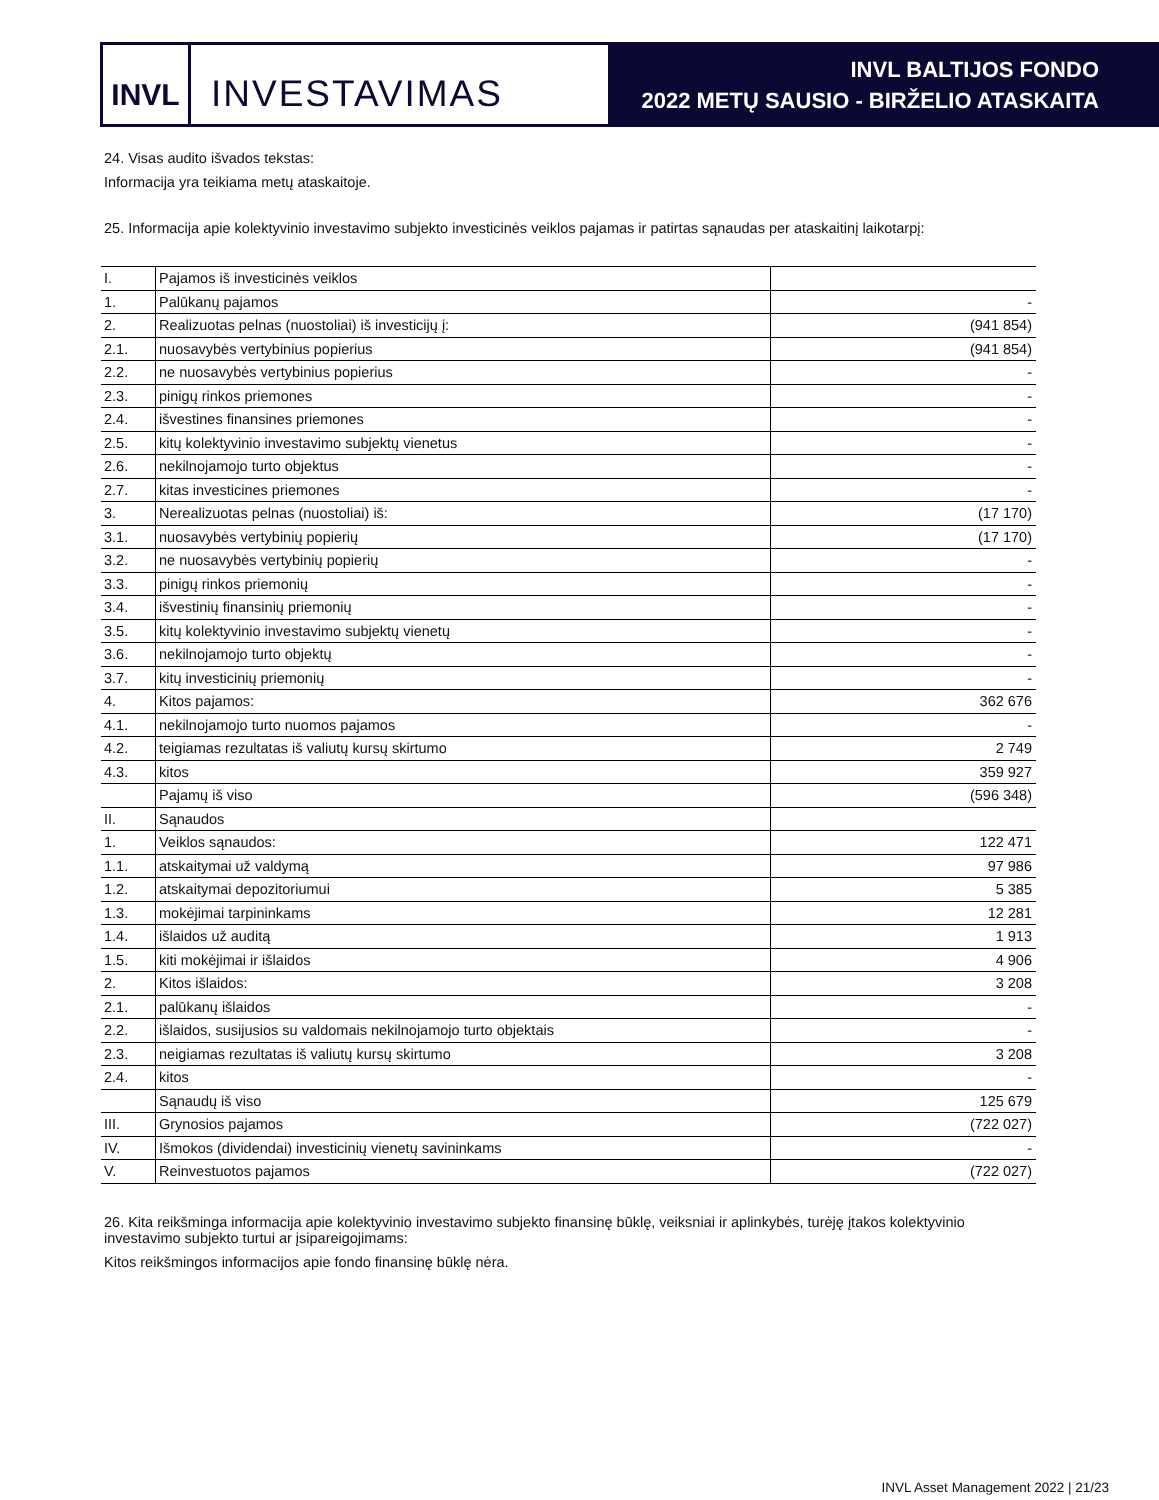INVL
INVESTAVIMAS
INVL BALTIJOS FONDO
2022 METŲ SAUSIO - BIRŽELIO ATASKAITA
24. Visas audito išvados tekstas:
Informacija yra teikiama metų ataskaitoje.
25. Informacija apie kolektyvinio investavimo subjekto investicinės veiklos pajamas ir patirtas sąnaudas per ataskaitinį laikotarpį:
| I. | Pajamos iš investicinės veiklos | |
| 1. | Palūkanų pajamos | - |
| 2. | Realizuotas pelnas (nuostoliai) iš investicijų į: | (941 854) |
| 2.1. | nuosavybės vertybinius popierius | (941 854) |
| 2.2. | ne nuosavybės vertybinius popierius | - |
| 2.3. | pinigų rinkos priemones | - |
| 2.4. | išvestines finansines priemones | - |
| 2.5. | kitų kolektyvinio investavimo subjektų vienetus | - |
| 2.6. | nekilnojamojo turto objektus | - |
| 2.7. | kitas investicines priemones | - |
| 3. | Nerealizuotas pelnas (nuostoliai) iš: | (17 170) |
| 3.1. | nuosavybės vertybinių popierių | (17 170) |
| 3.2. | ne nuosavybės vertybinių popierių | - |
| 3.3. | pinigų rinkos priemonių | - |
| 3.4. | išvestinių finansinių priemonių | - |
| 3.5. | kitų kolektyvinio investavimo subjektų vienetų | - |
| 3.6. | nekilnojamojo turto objektų | - |
| 3.7. | kitų investicinių priemonių | - |
| 4. | Kitos pajamos: | 362 676 |
| 4.1. | nekilnojamojo turto nuomos pajamos | - |
| 4.2. | teigiamas rezultatas iš valiutų kursų skirtumo | 2 749 |
| 4.3. | kitos | 359 927 |
| | Pajamų iš viso | (596 348) |
| II. | Sąnaudos | |
| 1. | Veiklos sąnaudos: | 122 471 |
| 1.1. | atskaitymai už valdymą | 97 986 |
| 1.2. | atskaitymai depozitoriumui | 5 385 |
| 1.3. | mokėjimai tarpininkams | 12 281 |
| 1.4. | išlaidos už auditą | 1 913 |
| 1.5. | kiti mokėjimai ir išlaidos | 4 906 |
| 2. | Kitos išlaidos: | 3 208 |
| 2.1. | palūkanų išlaidos | - |
| 2.2. | išlaidos, susijusios su valdomais nekilnojamojo turto objektais | - |
| 2.3. | neigiamas rezultatas iš valiutų kursų skirtumo | 3 208 |
| 2.4. | kitos | - |
| | Sąnaudų iš viso | 125 679 |
| III. | Grynosios pajamos | (722 027) |
| IV. | Išmokos (dividendai) investicinių vienetų savininkams | - |
| V. | Reinvestuotos pajamos | (722 027) |
26. Kita reikšminga informacija apie kolektyvinio investavimo subjekto finansinę būklę, veiksniai ir aplinkybės, turėję įtakos kolektyvinio investavimo subjekto turtui ar įsipareigojimams:
Kitos reikšmingos informacijos apie fondo finansinę būklę nėra.
INVL Asset Management 2022 | 21/23